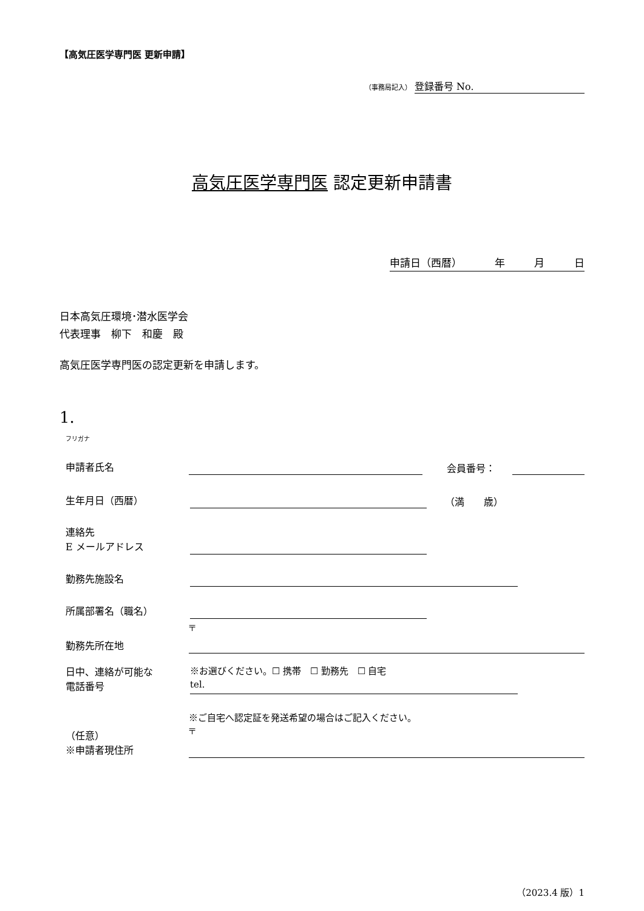【高気圧医学専門医 更新申請】
（事務局記入） 登録番号 No.
高気圧医学専門医 認定更新申請書
申請日（西暦） 年 月 日
日本高気圧環境･潜水医学会
代表理事　柳下　和慶　殿
高気圧医学専門医の認定更新を申請します。
1.
フリガナ
申請者氏名
会員番号：
生年月日（西暦）
（満　　歳）
連絡先
E メールアドレス
勤務先施設名
所属部署名（職名）
勤務先所在地
〒
日中、連絡が可能な
電話番号
※お選びください。☐ 携帯　☐ 勤務先　☐ 自宅
tel.
（任意）
※申請者現住所
※ご自宅へ認定証を発送希望の場合はご記入ください。
〒
（2023.4 版）1